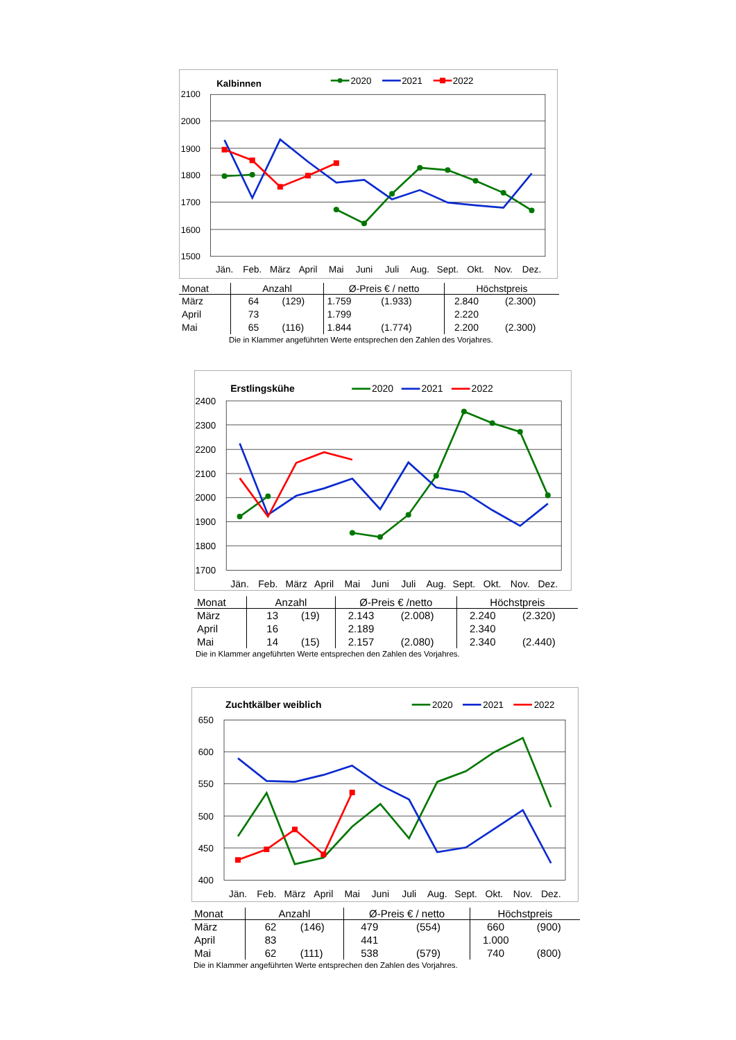2100
2000
1900
1800
1700
1600
1500
Jän.
Feb.
März
April
Mai
Juni
Juli
Aug.
Sept.
Okt.
Nov.
Dez.
Kalbinnen
2020
2021
2022
| Monat | Anzahl | | Ø-Preis € / netto | | Höchstpreis | |
| --- | --- | --- | --- | --- | --- | --- |
| März | 64 | (129) | 1.759 | (1.933) | 2.840 | (2.300) |
| April | 73 | | 1.799 | | 2.220 | |
| Mai | 65 | (116) | 1.844 | (1.774) | 2.200 | (2.300) |
Die in Klammer angeführten Werte entsprechen den Zahlen des Vorjahres.
2400
2300
2200
2100
2000
1900
1800
1700
Jän.
Feb.
März
April
Mai
Juni
Juli
Aug.
Sept.
Okt.
Nov.
Dez.
Erstlingskühe
2020
2021
2022
| Monat | Anzahl | | Ø-Preis € /netto | | Höchstpreis | |
| --- | --- | --- | --- | --- | --- | --- |
| März | 13 | (19) | 2.143 | (2.008) | 2.240 | (2.320) |
| April | 16 | | 2.189 | | 2.340 | |
| Mai | 14 | (15) | 2.157 | (2.080) | 2.340 | (2.440) |
Die in Klammer angeführten Werte entsprechen den Zahlen des Vorjahres.
650
600
550
500
450
400
Jän.
Feb.
März
April
Mai
Juni
Juli
Aug.
Sept.
Okt.
Nov.
Dez.
Zuchtkälber weiblich
2020
2021
2022
| Monat | Anzahl | | Ø-Preis € / netto | | Höchstpreis | |
| --- | --- | --- | --- | --- | --- | --- |
| März | 62 | (146) | 479 | (554) | 660 | (900) |
| April | 83 | | 441 | | 1.000 | |
| Mai | 62 | (111) | 538 | (579) | 740 | (800) |
Die in Klammer angeführten Werte entsprechen den Zahlen des Vorjahres.